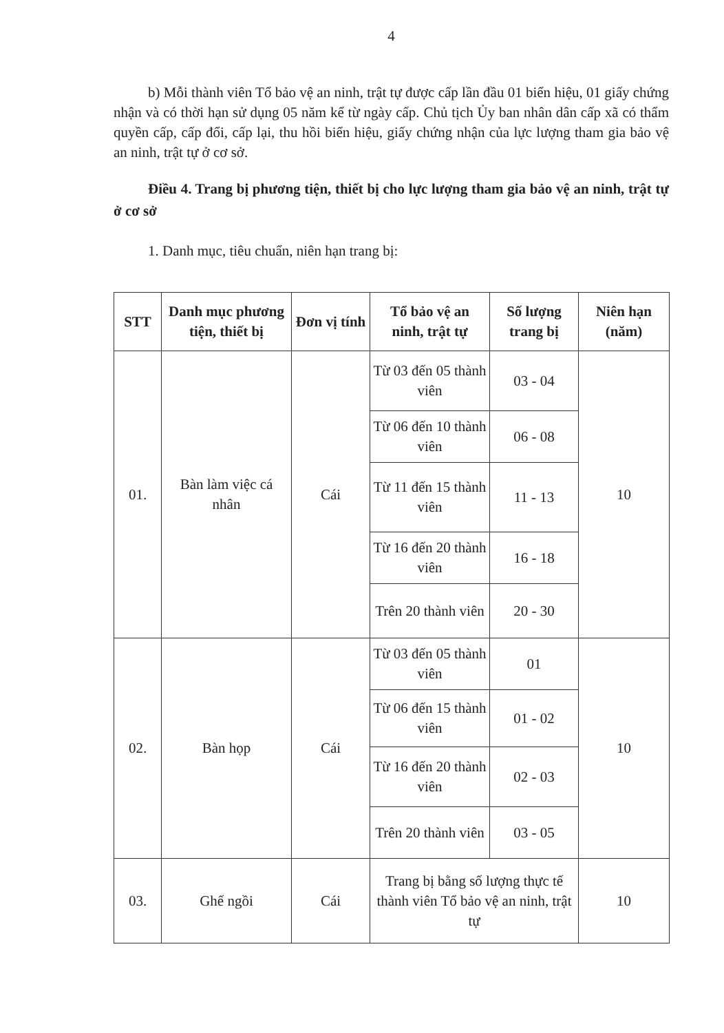4
b) Mỗi thành viên Tổ bảo vệ an ninh, trật tự được cấp lần đầu 01 biển hiệu, 01 giấy chứng nhận và có thời hạn sử dụng 05 năm kể từ ngày cấp. Chủ tịch Ủy ban nhân dân cấp xã có thẩm quyền cấp, cấp đổi, cấp lại, thu hồi biển hiệu, giấy chứng nhận của lực lượng tham gia bảo vệ an ninh, trật tự ở cơ sở.
Điều 4. Trang bị phương tiện, thiết bị cho lực lượng tham gia bảo vệ an ninh, trật tự ở cơ sở
1. Danh mục, tiêu chuẩn, niên hạn trang bị:
| STT | Danh mục phương tiện, thiết bị | Đơn vị tính | Tổ bảo vệ an ninh, trật tự | Số lượng trang bị | Niên hạn (năm) |
| --- | --- | --- | --- | --- | --- |
| 01. | Bàn làm việc cá nhân | Cái | Từ 03 đến 05 thành viên | 03 - 04 | 10 |
| | | | Từ 06 đến 10 thành viên | 06 - 08 | |
| | | | Từ 11 đến 15 thành viên | 11 - 13 | |
| | | | Từ 16 đến 20 thành viên | 16 - 18 | |
| | | | Trên 20 thành viên | 20 - 30 | |
| 02. | Bàn họp | Cái | Từ 03 đến 05 thành viên | 01 | 10 |
| | | | Từ 06 đến 15 thành viên | 01 - 02 | |
| | | | Từ 16 đến 20 thành viên | 02 - 03 | |
| | | | Trên 20 thành viên | 03 - 05 | |
| 03. | Ghế ngồi | Cái | Trang bị bằng số lượng thực tế thành viên Tổ bảo vệ an ninh, trật tự | | 10 |